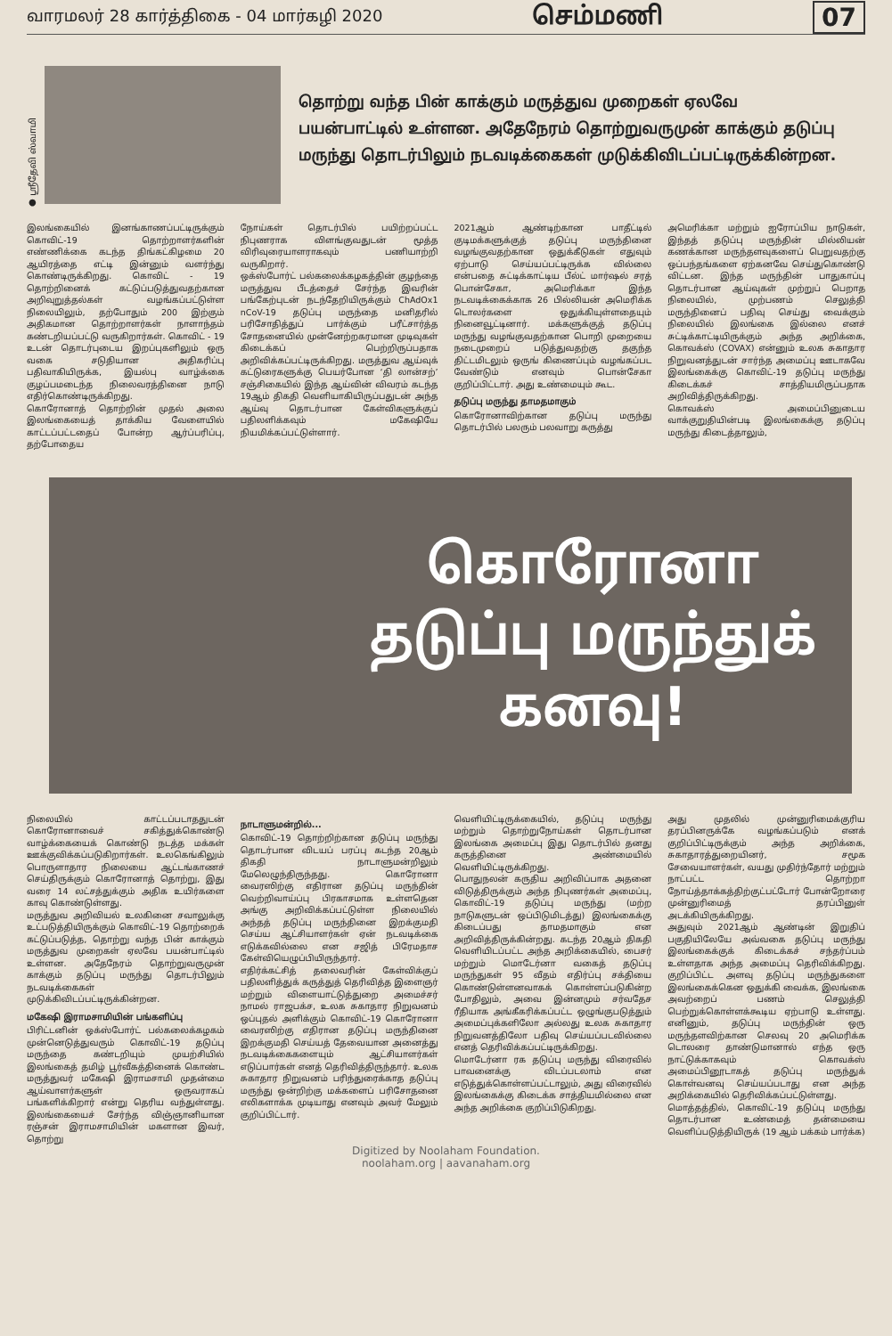வாரமலர் 28 கார்த்திகை - 04 மார்கழி 2020 செம்மணி 07
● ஸ்ரீதேவி ஸ்வாமி
தொற்று வந்த பின் காக்கும் மருத்துவ முறைகள் ஏலவே பயன்பாட்டில் உள்ளன. அதேநேரம் தொற்றுவருமுன் காக்கும் தடுப்பு மருந்து தொடர்பிலும் நடவடிக்கைகள் முடுக்கிவிடப்பட்டிருக்கின்றன.
இலங்கையில் இனங்காணப்பட்டிருக்கும் கொவிட்-19 தொற்றாளர்களின் எண்ணிக்கை கடந்த திங்கட்கிழமை 20 ஆயிரத்தை எட்டி இன்னும் வளர்ந்து கொண்டிருக்கிறது. கொவிட் - 19 தொற்றினைக் கட்டுப்படுத்துவதற்கான அறிவுறுத்தல்கள் வழங்கப்பட்டுள்ள நிலையிலும், தற்போதும் 200 இற்கும் அதிகமான தொற்றாளர்கள் நாளாந்தம் கண்டறியப்பட்டு வருகிறார்கள். கொவிட் - 19 உடன் தொடர்புடைய இறப்புகளிலும் ஒரு வகை சடுதியான அதிகரிப்பு பதிவாகியிருக்க, இயல்பு வாழ்க்கை குழப்பமடைந்த நிலைவரத்தினை நாடு எதிர்கொண்டிருக்கிறது.
கொரோனாத் தொற்றின் முதல் அலை இலங்கையைத் தாக்கிய வேளையில் காட்டப்பட்டதைப் போன்ற ஆர்ப்பரிப்பு, தற்போதைய
நோய்கள் தொடர்பில் பயிற்றப்பட்ட நிபுணராக விளங்குவதுடன் மூத்த விரிவுரையாளராகவும் பணியாற்றி வருகிறார்.
ஒக்ஸ்போர்ட் பல்கலைக்கழகத்தின் குழந்தை மருத்துவ பீடத்தைச் சேர்ந்த இவரின் பங்கேற்புடன் நடந்தேறியிருக்கும் ChAdOx1 nCoV-19 தடுப்பு மருந்தை மனிதரில் பரிசோதித்துப் பார்க்கும் பரீட்சார்த்த சோதனையில் முன்னேற்றகரமான முடிவுகள் கிடைக்கப் பெற்றிருப்பதாக அறிவிக்கப்பட்டிருக்கிறது. மருத்துவ ஆய்வுக் கட்டுரைகளுக்கு பெயர்போன ‘தி லான்சற்’ சஞ்சிகையில் இந்த ஆய்வின் விவரம் கடந்த 19ஆம் திகதி வெளியாகியிருப்பதுடன் அந்த ஆய்வு தொடர்பான கேள்விகளுக்குப் பதிலளிக்கவும் மகேஷியே நியமிக்கப்பட்டுள்ளார்.
2021ஆம் ஆண்டிற்கான பாதீட்டில் குடிமக்களுக்குத் தடுப்பு மருந்தினை வழங்குவதற்கான ஒதுக்கீடுகள் எதுவும் ஏற்பாடு செய்யப்பட்டிருக்க வில்லை என்பதை சுட்டிக்காட்டிய பீல்ட் மார்ஷல் சரத் பொன்சேகா, அமெரிக்கா இந்த நடவடிக்கைக்காக 26 பில்லியன் அமெரிக்க டொலர்களை ஒதுக்கியுள்ளதையும் நினைவூட்டினார். மக்களுக்குத் தடுப்பு மருந்து வழங்குவதற்கான பொறி முறையை நடைமுறைப் படுத்துவதற்கு தகுந்த திட்டமிடலும் ஒருங் கிணைப்பும் வழங்கப்பட வேண்டும் எனவும் பொன்சேகா குறிப்பிட்டார். அது உண்மையும் கூட.
தடுப்பு மருந்து தாமதமாகும்
கொரோனாவிற்கான தடுப்பு மருந்து தொடர்பில் பலரும் பலவாறு கருத்து
அமெரிக்கா மற்றும் ஐரோப்பிய நாடுகள், இந்தத் தடுப்பு மருந்தின் மில்லியன் கணக்கான மருந்தளவுகளைப் பெறுவதற்கு ஒப்பந்தங்களை ஏற்கனவே செய்துகொண்டு விட்டன. இந்த மருந்தின் பாதுகாப்பு தொடர்பான ஆய்வுகள் முற்றுப் பெறாத நிலையில், முற்பணம் செலுத்தி மருந்தினைப் பதிவு செய்து வைக்கும் நிலையில் இலங்கை இல்லை எனச் சுட்டிக்காட்டியிருக்கும் அந்த அறிக்கை, கொவக்ஸ் (COVAX) என்னும் உலக சுகாதார நிறுவனத்துடன் சார்ந்த அமைப்பு ஊடாகவே இலங்கைக்கு கொவிட்-19 தடுப்பு மருந்து கிடைக்கச் சாத்தியமிருப்பதாக அறிவித்திருக்கிறது.
கொவக்ஸ் அமைப்பினுடைய வாக்குறுதியின்படி இலங்கைக்கு தடுப்பு மருந்து கிடைத்தாலும்,
கொரோனா
தடுப்பு மருந்துக்
கனவு!
நிலையில் காட்டப்படாததுடன் கொரோனாவைச் சகித்துக்கொண்டு வாழ்க்கையைக் கொண்டு நடத்த மக்கள் ஊக்குவிக்கப்படுகிறார்கள். உலகெங்கிலும் பொருளாதார நிலையை ஆட்டங்காணச் செய்திருக்கும் கொரோனாத் தொற்று, இது வரை 14 லட்சத்துக்கும் அதிக உயிர்களை காவு கொண்டுள்ளது.
மருத்துவ அறிவியல் உலகினை சவாலுக்கு உட்படுத்தியிருக்கும் கொவிட்-19 தொற்றைக் கட்டுப்படுத்த, தொற்று வந்த பின் காக்கும் மருத்துவ முறைகள் ஏலவே பயன்பாட்டில் உள்ளன. அதேநேரம் தொற்றுவருமுன் காக்கும் தடுப்பு மருந்து தொடர்பிலும் நடவடிக்கைகள் முடுக்கிவிடப்பட்டிருக்கின்றன.
மகேஷி இராமசாமியின் பங்களிப்பு
பிரிட்டனின் ஒக்ஸ்போர்ட் பல்கலைக்கழகம் முன்னெடுத்துவரும் கொவிட்-19 தடுப்பு மருந்தை கண்டறியும் முயற்சியில் இலங்கைத் தமிழ் பூர்வீகத்தினைக் கொண்ட மருத்துவர் மகேஷி இராமசாமி முதன்மை ஆய்வாளர்களுள் ஒருவராகப் பங்களிக்கிறார் என்று தெரிய வந்துள்ளது. இலங்கையைச் சேர்ந்த விஞ்ஞானியான ரஞ்சன் இராமசாமியின் மகளான இவர், தொற்று
நாடாளுமன்றில்...
கொவிட்-19 தொற்றிற்கான தடுப்பு மருந்து தொடர்பான விடயப் பரப்பு கடந்த 20ஆம் திகதி நாடாளுமன்றிலும் மேலெழுந்திருந்தது. கொரோனா வைரஸிற்கு எதிரான தடுப்பு மருந்தின் வெற்றிவாய்ப்பு பிரகாசமாக உள்ளதென அங்கு அறிவிக்கப்பட்டுள்ள நிலையில் அந்தத் தடுப்பு மருந்தினை இறக்குமதி செய்ய ஆட்சியாளர்கள் ஏன் நடவடிக்கை எடுக்கவில்லை என சஜித் பிரேமதாச கேள்வியெழுப்பியிருந்தார்.
எதிர்க்கட்சித் தலைவரின் கேள்விக்குப் பதிலளித்துக் கருத்துத் தெரிவித்த இளைஞர் மற்றும் விளையாட்டுத்துறை அமைச்சர் நாமல் ராஜபக்ச, உலக சுகாதார நிறுவனம் ஒப்புதல் அளிக்கும் கொவிட்-19 கொரோனா வைரஸிற்கு எதிரான தடுப்பு மருந்தினை இறக்குமதி செய்யத் தேவையான அனைத்து நடவடிக்கைகளையும் ஆட்சியாளர்கள் எடுப்பார்கள் எனத் தெரிவித்திருந்தார். உலக சுகாதார நிறுவனம் பரிந்துரைக்காத தடுப்பு மருந்து ஒன்றிற்கு மக்களைப் பரிசோதனை எலிகளாக்க முடியாது எனவும் அவர் மேலும் குறிப்பிட்டார்.
வெளியிட்டிருக்கையில், தடுப்பு மருந்து மற்றும் தொற்றுநோய்கள் தொடர்பான இலங்கை அமைப்பு இது தொடர்பில் தனது கருத்தினை அண்மையில் வெளியிட்டிருக்கிறது.
பொதுநலன் கருதிய அறிவிப்பாக அதனை விடுத்திருக்கும் அந்த நிபுணர்கள் அமைப்பு, கொவிட்-19 தடுப்பு மருந்து (மற்ற நாடுகளுடன் ஒப்பிடுமிடத்து) இலங்கைக்கு கிடைப்பது தாமதமாகும் என அறிவித்திருக்கின்றது. கடந்த 20ஆம் திகதி வெளியிடப்பட்ட அந்த அறிக்கையில், பைசர் மற்றும் மொடேர்னா வகைத் தடுப்பு மருந்துகள் 95 வீதம் எதிர்ப்பு சக்தியை கொண்டுள்ளனவாகக் கொள்ளப்படுகின்ற போதிலும், அவை இன்னமும் சர்வதேச ரீதியாக அங்கீகரிக்கப்பட்ட ஒழுங்குபடுத்தும் அமைப்புக்களிலோ அல்லது உலக சுகாதார நிறுவனத்திலோ பதிவு செய்யப்படவில்லை எனத் தெரிவிக்கப்பட்டிருக்கிறது.
மொடேர்னா ரக தடுப்பு மருந்து விரைவில் பாவனைக்கு விடப்படலாம் என எடுத்துக்கொள்ளப்பட்டாலும், அது விரைவில் இலங்கைக்கு கிடைக்க சாத்தியமில்லை என அந்த அறிக்கை குறிப்பிடுகிறது.
அது முதலில் முன்னுரிமைக்குரிய தரப்பினருக்கே வழங்கப்படும் எனக் குறிப்பிட்டிருக்கும் அந்த அறிக்கை, சுகாதாரத்துறையினர், சமூக சேவையாளர்கள், வயது முதிர்ந்தோர் மற்றும் நாட்பட்ட தொற்றா நோய்த்தாக்கத்திற்குட்பட்டோர் போன்றோரை முன்னுரிமைத் தரப்பினுள் அடக்கியிருக்கிறது.
அதுவும் 2021ஆம் ஆண்டின் இறுதிப் பகுதியிலேயே அவ்வகை தடுப்பு மருந்து இலங்கைக்குக் கிடைக்கச் சந்தர்ப்பம் உள்ளதாக அந்த அமைப்பு தெரிவிக்கிறது. குறிப்பிட்ட அளவு தடுப்பு மருந்துகளை இலங்கைக்கென ஒதுக்கி வைக்க, இலங்கை அவற்றைப் பணம் செலுத்தி பெற்றுக்கொள்ளக்கூடிய ஏற்பாடு உள்ளது. எனினும், தடுப்பு மருந்தின் ஒரு மருந்தளவிற்கான செலவு 20 அமெரிக்க டொலரை தாண்டுமானால் எந்த ஒரு நாட்டுக்காகவும் கொவக்ஸ் அமைப்பினூடாகத் தடுப்பு மருந்துக் கொள்வனவு செய்யப்படாது என அந்த அறிக்கையில் தெரிவிக்கப்பட்டுள்ளது.
மொத்தத்தில், கொவிட்-19 தடுப்பு மருந்து தொடர்பான உண்மைத் தன்மையை வெளிப்படுத்தியிருக் (19 ஆம் பக்கம் பார்க்க)
Digitized by Noolaham Foundation.
noolaham.org | aavanaham.org